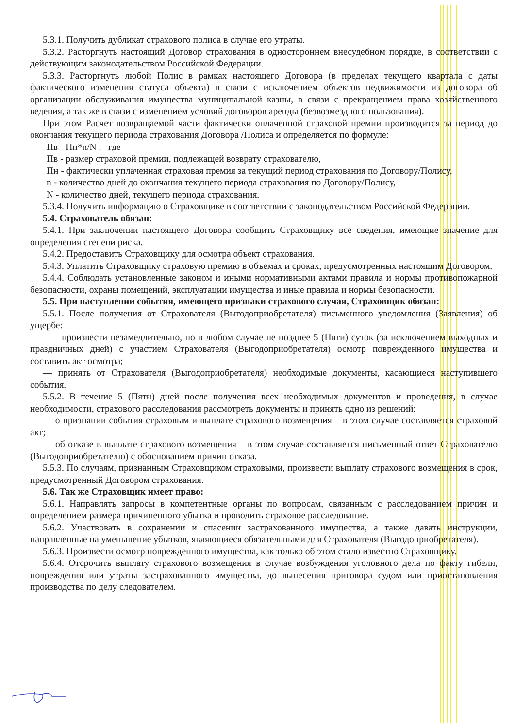5.3.1. Получить дубликат страхового полиса в случае его утраты.
5.3.2. Расторгнуть настоящий Договор страхования в одностороннем внесудебном порядке, в соответствии с действующим законодательством Российской Федерации.
5.3.3. Расторгнуть любой Полис в рамках настоящего Договора (в пределах текущего квартала с даты фактического изменения статуса объекта) в связи с исключением объектов недвижимости из договора об организации обслуживания имущества муниципальной казны, в связи с прекращением права хозяйственного ведения, а так же в связи с изменением условий договоров аренды (безвозмездного пользования).
При этом Расчет возвращаемой части фактически оплаченной страховой премии производится за период до окончания текущего периода страхования Договора /Полиса и определяется по формуле:
Пв= Пн*n/N , где
Пв - размер страховой премии, подлежащей возврату страхователю,
Пн - фактически уплаченная страховая премия за текущий период страхования по Договору/Полису,
n - количество дней до окончания текущего периода страхования по Договору/Полису,
N - количество дней, текущего периода страхования.
5.3.4. Получить информацию о Страховщике в соответствии с законодательством Российской Федерации.
5.4. Страхователь обязан:
5.4.1. При заключении настоящего Договора сообщить Страховщику все сведения, имеющие значение для определения степени риска.
5.4.2. Предоставить Страховщику для осмотра объект страхования.
5.4.3. Уплатить Страховщику страховую премию в объемах и сроках, предусмотренных настоящим Договором.
5.4.4. Соблюдать установленные законом и иными нормативными актами правила и нормы противопожарной безопасности, охраны помещений, эксплуатации имущества и иные правила и нормы безопасности.
5.5. При наступлении события, имеющего признаки страхового случая, Страховщик обязан:
5.5.1. После получения от Страхователя (Выгодоприобретателя) письменного уведомления (Заявления) об ущербе:
— произвести незамедлительно, но в любом случае не позднее 5 (Пяти) суток (за исключением выходных и праздничных дней) с участием Страхователя (Выгодоприобретателя) осмотр поврежденного имущества и составить акт осмотра;
— принять от Страхователя (Выгодоприобретателя) необходимые документы, касающиеся наступившего события.
5.5.2. В течение 5 (Пяти) дней после получения всех необходимых документов и проведения, в случае необходимости, страхового расследования рассмотреть документы и принять одно из решений:
— о признании события страховым и выплате страхового возмещения – в этом случае составляется страховой акт;
— об отказе в выплате страхового возмещения – в этом случае составляется письменный ответ Страхователю (Выгодоприобретателю) с обоснованием причин отказа.
5.5.3. По случаям, признанным Страховщиком страховыми, произвести выплату страхового возмещения в срок, предусмотренный Договором страхования.
5.6. Так же Страховщик имеет право:
5.6.1. Направлять запросы в компетентные органы по вопросам, связанным с расследованием причин и определением размера причиненного убытка и проводить страховое расследование.
5.6.2. Участвовать в сохранении и спасении застрахованного имущества, а также давать инструкции, направленные на уменьшение убытков, являющиеся обязательными для Страхователя (Выгодоприобретателя).
5.6.3. Произвести осмотр поврежденного имущества, как только об этом стало известно Страховщику.
5.6.4. Отсрочить выплату страхового возмещения в случае возбуждения уголовного дела по факту гибели, повреждения или утраты застрахованного имущества, до вынесения приговора судом или приостановления производства по делу следователем.